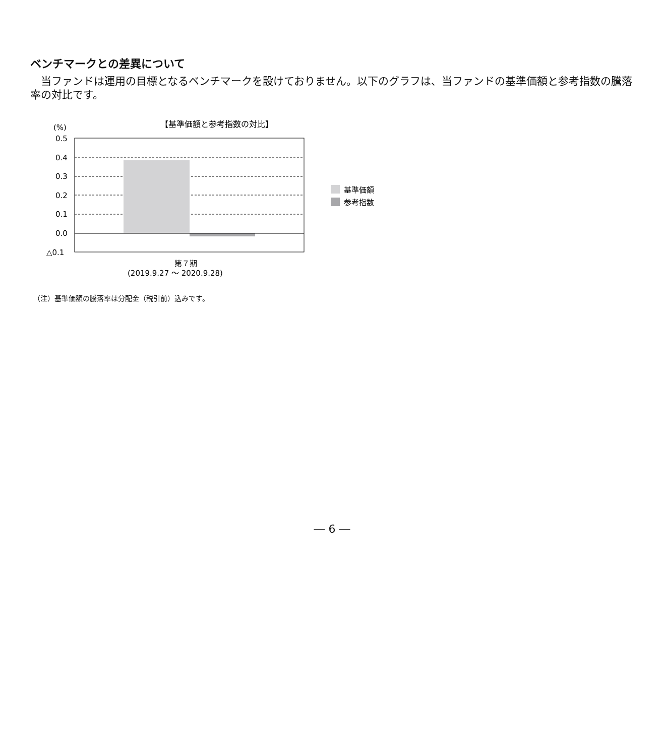ベンチマークとの差異について
当ファンドは運用の目標となるベンチマークを設けておりません。以下のグラフは、当ファンドの基準価額と参考指数の騰落率の対比です。
【基準価額と参考指数の対比】
(%)
0.5
0.4
0.3
0.2
0.1
0.0
△0.1
第７期
(2019.9.27 ～ 2020.9.28)
基準価額
参考指数
（注）基準価額の騰落率は分配金（税引前）込みです。
― 6 ―